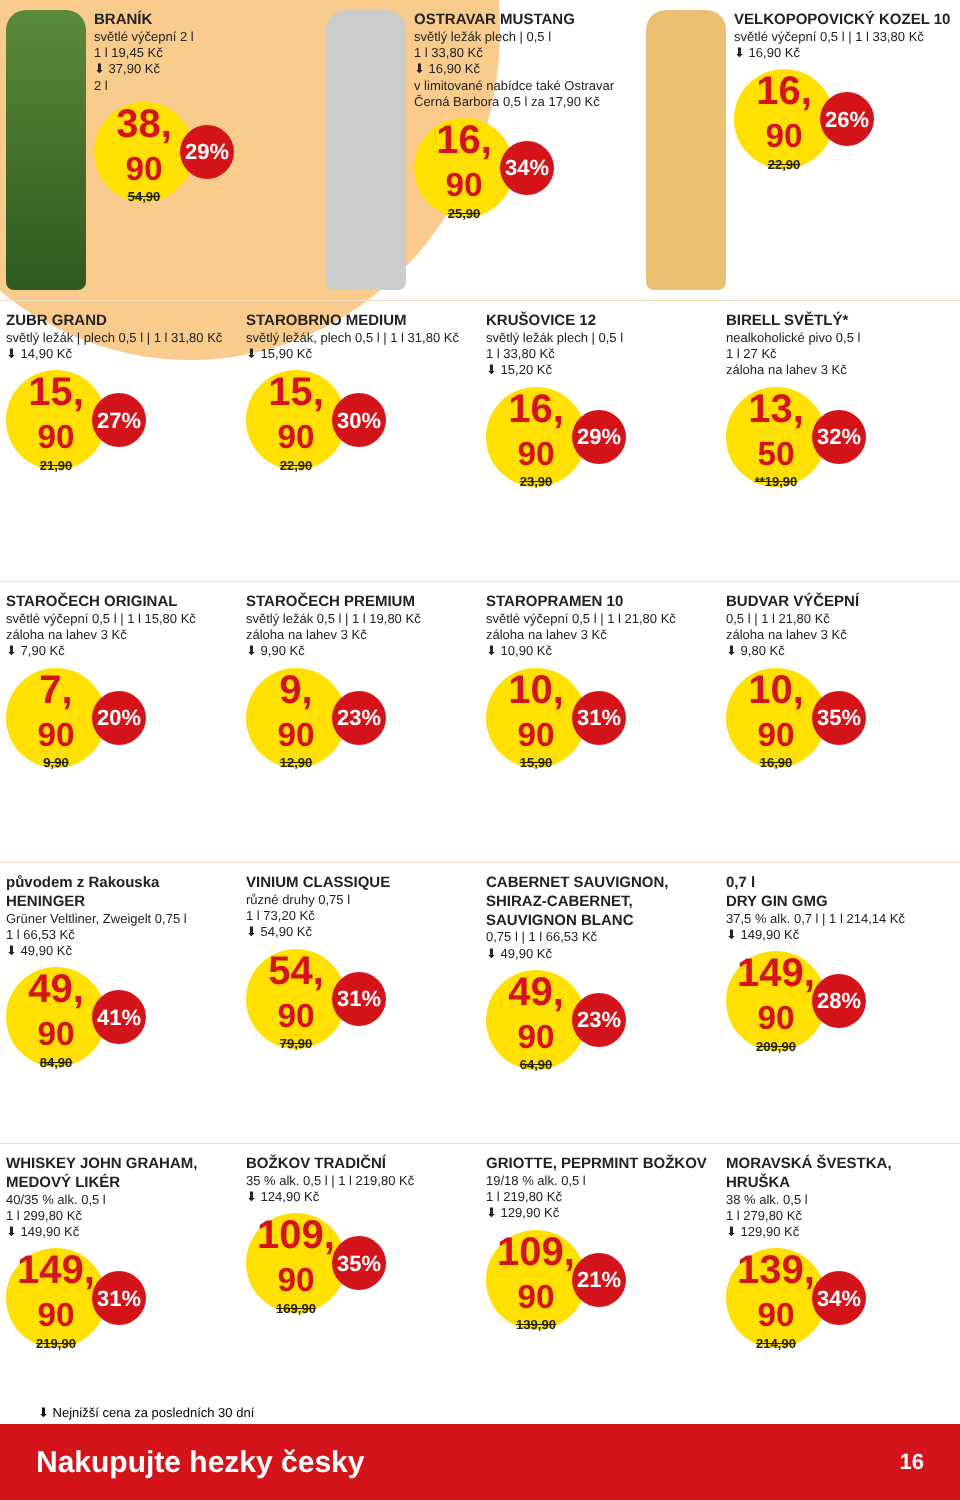BRANÍK
světlé výčepní 2 l
1 l 19,45 Kč
⬇ 37,90 Kč
2 l
38,<sup>90</sup>
54,90
29%
OSTRAVAR MUSTANG
světlý ležák plech | 0,5 l
1 l 33,80 Kč
⬇ 16,90 Kč
v limitované nabídce také Ostravar Černá Barbora 0,5 l za 17,90 Kč
16,<sup>90</sup>
25,90
34%
VELKOPOPOVICKÝ KOZEL 10
světlé výčepní 0,5 l | 1 l 33,80 Kč
⬇ 16,90 Kč
16,<sup>90</sup>
22,90
26%
ZUBR GRAND
světlý ležák | plech 0,5 l | 1 l 31,80 Kč
⬇ 14,90 Kč
15,<sup>90</sup>
21,90
27%
STAROBRNO MEDIUM
světlý ležák, plech 0,5 l | 1 l 31,80 Kč
⬇ 15,90 Kč
15,<sup>90</sup>
22,90
30%
KRUŠOVICE 12
světlý ležák plech | 0,5 l
1 l 33,80 Kč
⬇ 15,20 Kč
16,<sup>90</sup>
23,90
29%
BIRELL SVĚTLÝ*
nealkoholické pivo 0,5 l
1 l 27 Kč
záloha na lahev 3 Kč
13,<sup>50</sup>
**19,90
32%
STAROČECH ORIGINAL
světlé výčepní 0,5 l | 1 l 15,80 Kč
záloha na lahev 3 Kč
⬇ 7,90 Kč
7,<sup>90</sup>
9,90
20%
STAROČECH PREMIUM
světlý ležák 0,5 l | 1 l 19,80 Kč
záloha na lahev 3 Kč
⬇ 9,90 Kč
9,<sup>90</sup>
12,90
23%
STAROPRAMEN 10
světlé výčepní 0,5 l | 1 l 21,80 Kč
záloha na lahev 3 Kč
⬇ 10,90 Kč
10,<sup>90</sup>
15,90
31%
BUDVAR VÝČEPNÍ
0,5 l | 1 l 21,80 Kč
záloha na lahev 3 Kč
⬇ 9,80 Kč
10,<sup>90</sup>
16,90
35%
původem z Rakouska
HENINGER
Grüner Veltliner, Zweigelt 0,75 l
1 l 66,53 Kč
⬇ 49,90 Kč
49,<sup>90</sup>
84,90
41%
VINIUM CLASSIQUE
různé druhy 0,75 l
1 l 73,20 Kč
⬇ 54,90 Kč
54,<sup>90</sup>
79,90
31%
CABERNET SAUVIGNON, SHIRAZ-CABERNET, SAUVIGNON BLANC
0,75 l | 1 l 66,53 Kč
⬇ 49,90 Kč
49,<sup>90</sup>
64,90
23%
0,7 l
DRY GIN GMG
37,5 % alk. 0,7 l | 1 l 214,14 Kč
⬇ 149,90 Kč
149,<sup>90</sup>
209,90
28%
WHISKEY JOHN GRAHAM, MEDOVÝ LIKÉR
40/35 % alk. 0,5 l
1 l 299,80 Kč
⬇ 149,90 Kč
149,<sup>90</sup>
219,90
31%
BOŽKOV TRADIČNÍ
35 % alk. 0,5 l | 1 l 219,80 Kč
⬇ 124,90 Kč
109,<sup>90</sup>
169,90
35%
GRIOTTE, PEPRMINT BOŽKOV
19/18 % alk. 0,5 l
1 l 219,80 Kč
⬇ 129,90 Kč
109,<sup>90</sup>
139,90
21%
MORAVSKÁ ŠVESTKA, HRUŠKA
38 % alk. 0,5 l
1 l 279,80 Kč
⬇ 129,90 Kč
139,<sup>90</sup>
214,90
34%
⬇ Nejnižší cena za posledních 30 dní
Nakupujte hezky česky 16